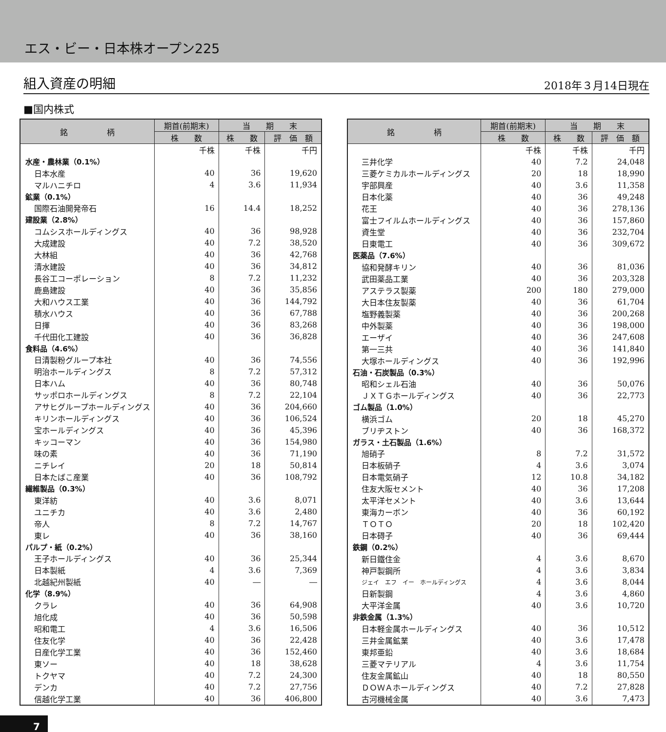エス・ビー・日本株オープン225
組入資産の明細 2018年３月14日現在
■国内株式
| 銘 柄 | 期首(前期末) | 当 期 末 | |
| --- | --- | --- | --- |
| | 株 数 | 株 数 | 評 価 額 |
| | 千株 | 千株 | 千円 |
| 水産・農林業（0.1%） | | | |
| 日本水産 | 40 | 36 | 19,620 |
| マルハニチロ | 4 | 3.6 | 11,934 |
| 鉱業（0.1%） | | | |
| 国際石油開発帝石 | 16 | 14.4 | 18,252 |
| 建設業（2.8%） | | | |
| コムシスホールディングス | 40 | 36 | 98,928 |
| 大成建設 | 40 | 7.2 | 38,520 |
| 大林組 | 40 | 36 | 42,768 |
| 清水建設 | 40 | 36 | 34,812 |
| 長谷工コーポレーション | 8 | 7.2 | 11,232 |
| 鹿島建設 | 40 | 36 | 35,856 |
| 大和ハウス工業 | 40 | 36 | 144,792 |
| 積水ハウス | 40 | 36 | 67,788 |
| 日揮 | 40 | 36 | 83,268 |
| 千代田化工建設 | 40 | 36 | 36,828 |
| 食料品（4.6%） | | | |
| 日清製粉グループ本社 | 40 | 36 | 74,556 |
| 明治ホールディングス | 8 | 7.2 | 57,312 |
| 日本ハム | 40 | 36 | 80,748 |
| サッポロホールディングス | 8 | 7.2 | 22,104 |
| アサヒグループホールディングス | 40 | 36 | 204,660 |
| キリンホールディングス | 40 | 36 | 106,524 |
| 宝ホールディングス | 40 | 36 | 45,396 |
| キッコーマン | 40 | 36 | 154,980 |
| 味の素 | 40 | 36 | 71,190 |
| ニチレイ | 20 | 18 | 50,814 |
| 日本たばこ産業 | 40 | 36 | 108,792 |
| 繊維製品（0.3%） | | | |
| 東洋紡 | 40 | 3.6 | 8,071 |
| ユニチカ | 40 | 3.6 | 2,480 |
| 帝人 | 8 | 7.2 | 14,767 |
| 東レ | 40 | 36 | 38,160 |
| パルプ・紙（0.2%） | | | |
| 王子ホールディングス | 40 | 36 | 25,344 |
| 日本製紙 | 4 | 3.6 | 7,369 |
| 北越紀州製紙 | 40 | ― | ― |
| 化学（8.9%） | | | |
| クラレ | 40 | 36 | 64,908 |
| 旭化成 | 40 | 36 | 50,598 |
| 昭和電工 | 4 | 3.6 | 16,506 |
| 住友化学 | 40 | 36 | 22,428 |
| 日産化学工業 | 40 | 36 | 152,460 |
| 東ソー | 40 | 18 | 38,628 |
| トクヤマ | 40 | 7.2 | 24,300 |
| デンカ | 40 | 7.2 | 27,756 |
| 信越化学工業 | 40 | 36 | 406,800 |
| 銘 柄 | 期首(前期末) | 当 期 末 | |
| --- | --- | --- | --- |
| | 株 数 | 株 数 | 評 価 額 |
| | 千株 | 千株 | 千円 |
| 三井化学 | 40 | 7.2 | 24,048 |
| 三菱ケミカルホールディングス | 20 | 18 | 18,990 |
| 宇部興産 | 40 | 3.6 | 11,358 |
| 日本化薬 | 40 | 36 | 49,248 |
| 花王 | 40 | 36 | 278,136 |
| 富士フイルムホールディングス | 40 | 36 | 157,860 |
| 資生堂 | 40 | 36 | 232,704 |
| 日東電工 | 40 | 36 | 309,672 |
| 医薬品（7.6%） | | | |
| 協和発酵キリン | 40 | 36 | 81,036 |
| 武田薬品工業 | 40 | 36 | 203,328 |
| アステラス製薬 | 200 | 180 | 279,000 |
| 大日本住友製薬 | 40 | 36 | 61,704 |
| 塩野義製薬 | 40 | 36 | 200,268 |
| 中外製薬 | 40 | 36 | 198,000 |
| エーザイ | 40 | 36 | 247,608 |
| 第一三共 | 40 | 36 | 141,840 |
| 大塚ホールディングス | 40 | 36 | 192,996 |
| 石油・石炭製品（0.3%） | | | |
| 昭和シェル石油 | 40 | 36 | 50,076 |
| ＪＸＴＧホールディングス | 40 | 36 | 22,773 |
| ゴム製品（1.0%） | | | |
| 横浜ゴム | 20 | 18 | 45,270 |
| ブリヂストン | 40 | 36 | 168,372 |
| ガラス・土石製品（1.6%） | | | |
| 旭硝子 | 8 | 7.2 | 31,572 |
| 日本板硝子 | 4 | 3.6 | 3,074 |
| 日本電気硝子 | 12 | 10.8 | 34,182 |
| 住友大阪セメント | 40 | 36 | 17,208 |
| 太平洋セメント | 40 | 3.6 | 13,644 |
| 東海カーボン | 40 | 36 | 60,192 |
| ＴＯＴＯ | 20 | 18 | 102,420 |
| 日本碍子 | 40 | 36 | 69,444 |
| 鉄鋼（0.2%） | | | |
| 新日鐵住金 | 4 | 3.6 | 8,670 |
| 神戸製鋼所 | 4 | 3.6 | 3,834 |
| ジェイ エフ イー ホールディングス | 4 | 3.6 | 8,044 |
| 日新製鋼 | 4 | 3.6 | 4,860 |
| 大平洋金属 | 40 | 3.6 | 10,720 |
| 非鉄金属（1.3%） | | | |
| 日本軽金属ホールディングス | 40 | 36 | 10,512 |
| 三井金属鉱業 | 40 | 3.6 | 17,478 |
| 東邦亜鉛 | 40 | 3.6 | 18,684 |
| 三菱マテリアル | 4 | 3.6 | 11,754 |
| 住友金属鉱山 | 40 | 18 | 80,550 |
| ＤＯＷＡホールディングス | 40 | 7.2 | 27,828 |
| 古河機械金属 | 40 | 3.6 | 7,473 |
7